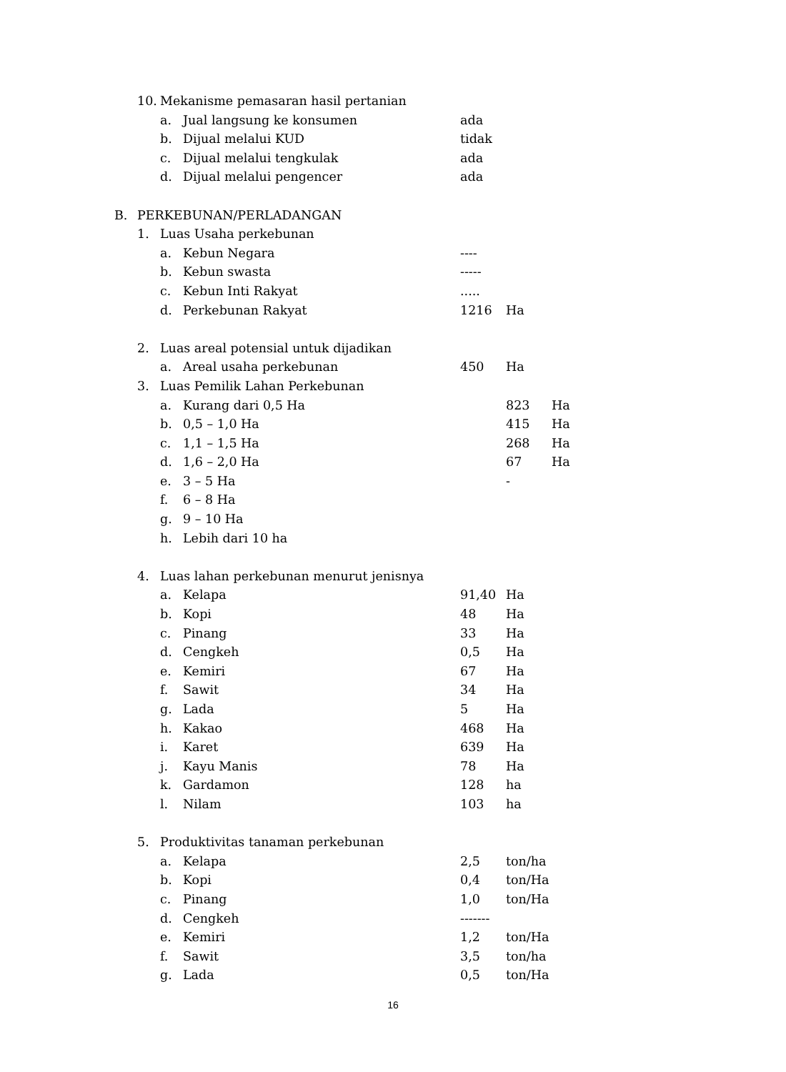10. Mekanisme pemasaran hasil pertanian
a. Jual langsung ke konsumen ada
b. Dijual melalui KUD tidak
c. Dijual melalui tengkulak ada
d. Dijual melalui pengencer ada
B. PERKEBUNAN/PERLADANGAN
1. Luas Usaha perkebunan
a. Kebun Negara ----
b. Kebun swasta -----
c. Kebun Inti Rakyat.....
d. Perkebunan Rakyat 1216 Ha
2. Luas areal potensial untuk dijadikan
a. Areal usaha perkebunan 450 Ha
3. Luas Pemilik Lahan Perkebunan
a. Kurang dari 0,5 Ha 823 Ha
b. 0,5 – 1,0 Ha 415 Ha
c. 1,1 – 1,5 Ha 268 Ha
d. 1,6 – 2,0 Ha 67 Ha
e. 3 – 5 Ha -
f. 6 – 8 Ha
g. 9 – 10 Ha
h. Lebih dari 10 ha
4. Luas lahan perkebunan menurut jenisnya
a. Kelapa 91,40 Ha
b. Kopi 48 Ha
c. Pinang 33 Ha
d. Cengkeh 0,5 Ha
e. Kemiri 67 Ha
f. Sawit 34 Ha
g. Lada 5 Ha
h. Kakao 468 Ha
i. Karet 639 Ha
j. Kayu Manis 78 Ha
k. Gardamon 128 ha
l. Nilam 103 ha
5. Produktivitas tanaman perkebunan
a. Kelapa 2,5 ton/ha
b. Kopi 0,4 ton/Ha
c. Pinang 1,0 ton/Ha
d. Cengkeh -------
e. Kemiri 1,2 ton/Ha
f. Sawit 3,5 ton/ha
g. Lada 0,5 ton/Ha
16